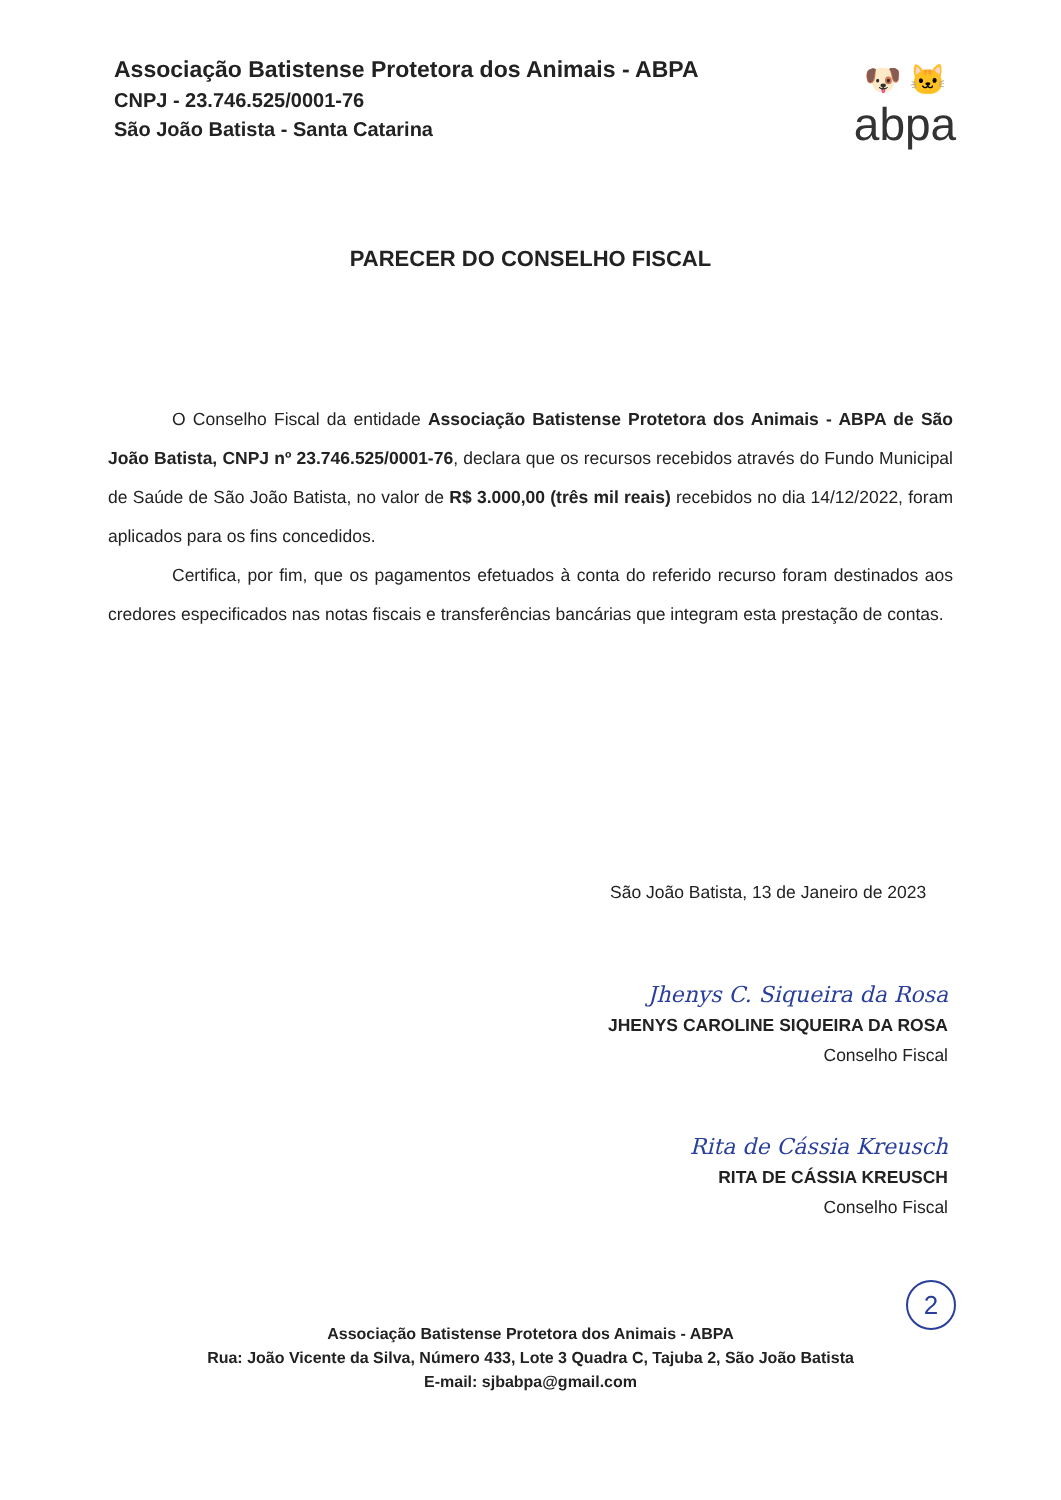Associação Batistense Protetora dos Animais - ABPA
CNPJ - 23.746.525/0001-76
São João Batista - Santa Catarina
🐶 🐱
abpa
PARECER DO CONSELHO FISCAL
O Conselho Fiscal da entidade Associação Batistense Protetora dos Animais - ABPA de São João Batista, CNPJ nº 23.746.525/0001-76, declara que os recursos recebidos através do Fundo Municipal de Saúde de São João Batista, no valor de R$ 3.000,00 (três mil reais) recebidos no dia 14/12/2022, foram aplicados para os fins concedidos.
Certifica, por fim, que os pagamentos efetuados à conta do referido recurso foram destinados aos credores especificados nas notas fiscais e transferências bancárias que integram esta prestação de contas.
São João Batista, 13 de Janeiro de 2023
Jhenys C. Siqueira da Rosa
JHENYS CAROLINE SIQUEIRA DA ROSA
Conselho Fiscal
Rita de Cássia Kreusch
RITA DE CÁSSIA KREUSCH
Conselho Fiscal
2
Associação Batistense Protetora dos Animais - ABPA
Rua: João Vicente da Silva, Número 433, Lote 3 Quadra C, Tajuba 2, São João Batista
E-mail: sjbabpa@gmail.com